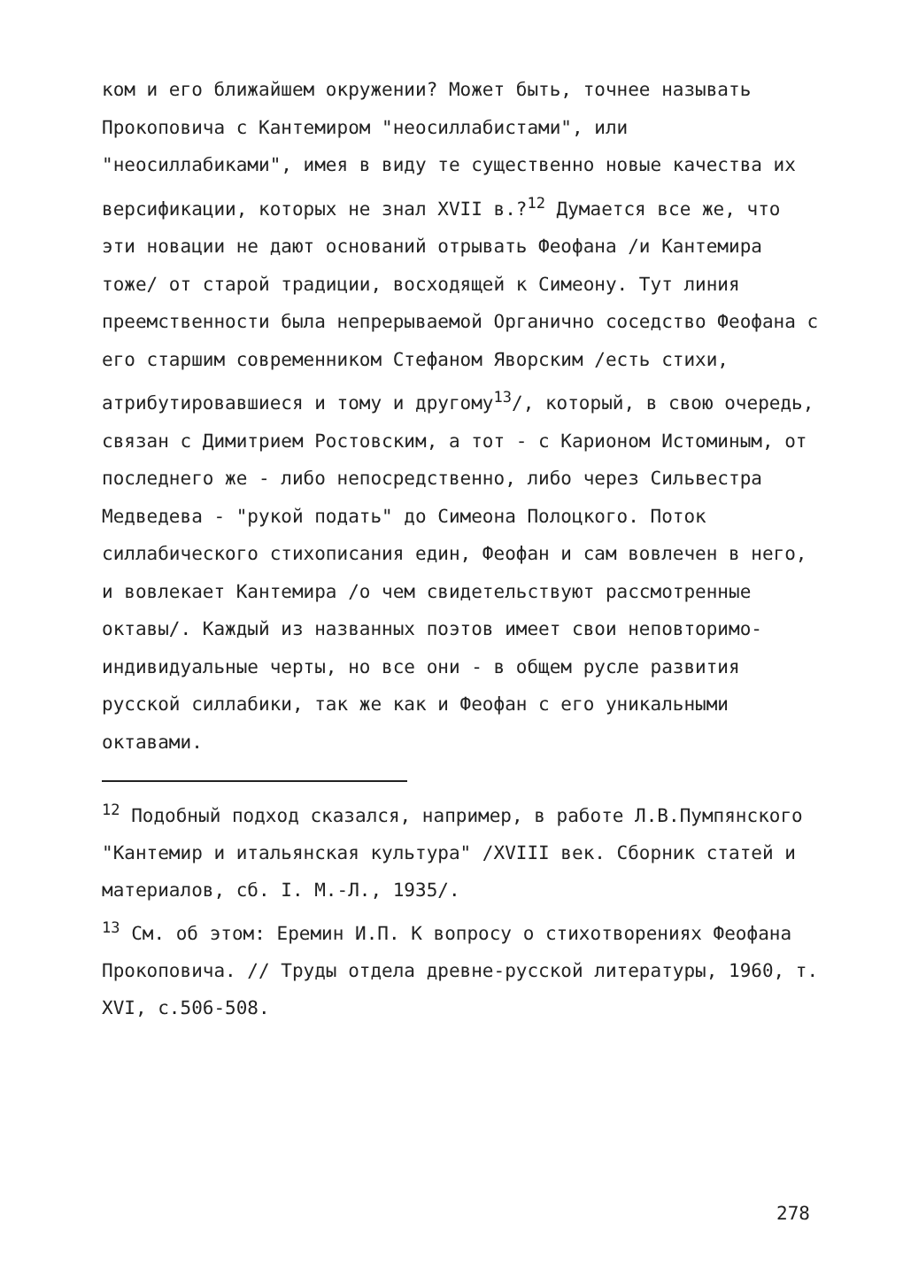ком и его ближайшем окружении? Может быть, точнее называть Прокоповича с Кантемиром "неосиллабистами", или "неосиллабиками", имея в виду те существенно новые качества их версификации, которых не знал XVII в.?<sup>12</sup> Думается все же, что эти новации не дают оснований отрывать Феофана /и Кантемира тоже/ от старой традиции, восходящей к Симеону. Тут линия преемственности была непрерываемой Органично соседство Феофана с его старшим современником Стефаном Яворским /есть стихи, атрибутировавшиеся и тому и другому<sup>13</sup>/, который, в свою очередь, связан с Димитрием Ростовским, а тот - с Карионом Истоминым, от последнего же - либо непосредственно, либо через Сильвестра Медведева - "рукой подать" до Симеона Полоцкого. Поток силлабического стихописания един, Феофан и сам вовлечен в него, и вовлекает Кантемира /о чем свидетельствуют рассмотренные октавы/. Каждый из названных поэтов имеет свои неповторимо-индивидуальные черты, но все они - в общем русле развития русской силлабики, так же как и Феофан с его уникальными октавами.
<sup>12</sup> Подобный подход сказался, например, в работе Л.В.Пумпянского "Кантемир и итальянская культура" /XVIII век. Сборник статей и материалов, сб. I. М.-Л., 1935/.
<sup>13</sup> См. об этом: Еремин И.П. К вопросу о стихотворениях Феофана Прокоповича. // Труды отдела древне-русской литературы, 1960, т. XVI, с.506-508.
278